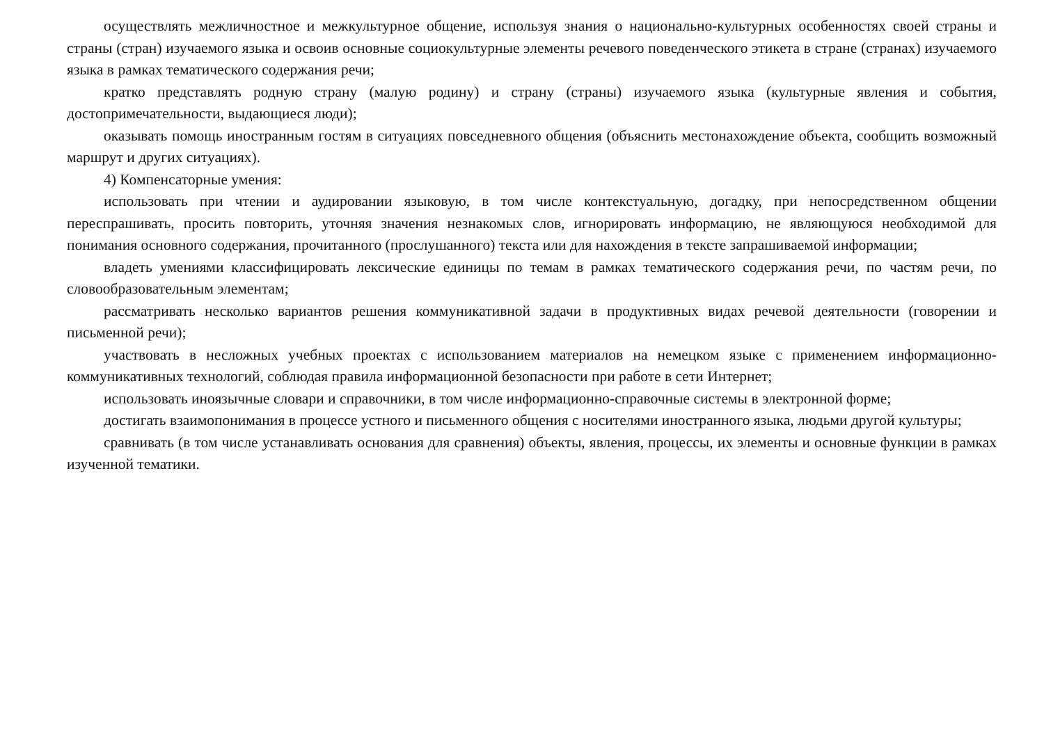осуществлять межличностное и межкультурное общение, используя знания о национально-культурных особенностях своей страны и страны (стран) изучаемого языка и освоив основные социокультурные элементы речевого поведенческого этикета в стране (странах) изучаемого языка в рамках тематического содержания речи;
кратко представлять родную страну (малую родину) и страну (страны) изучаемого языка (культурные явления и события, достопримечательности, выдающиеся люди);
оказывать помощь иностранным гостям в ситуациях повседневного общения (объяснить местонахождение объекта, сообщить возможный маршрут и других ситуациях).
4) Компенсаторные умения:
использовать при чтении и аудировании языковую, в том числе контекстуальную, догадку, при непосредственном общении переспрашивать, просить повторить, уточняя значения незнакомых слов, игнорировать информацию, не являющуюся необходимой для понимания основного содержания, прочитанного (прослушанного) текста или для нахождения в тексте запрашиваемой информации;
владеть умениями классифицировать лексические единицы по темам в рамках тематического содержания речи, по частям речи, по словообразовательным элементам;
рассматривать несколько вариантов решения коммуникативной задачи в продуктивных видах речевой деятельности (говорении и письменной речи);
участвовать в несложных учебных проектах с использованием материалов на немецком языке с применением информационно-коммуникативных технологий, соблюдая правила информационной безопасности при работе в сети Интернет;
использовать иноязычные словари и справочники, в том числе информационно-справочные системы в электронной форме;
достигать взаимопонимания в процессе устного и письменного общения с носителями иностранного языка, людьми другой культуры;
сравнивать (в том числе устанавливать основания для сравнения) объекты, явления, процессы, их элементы и основные функции в рамках изученной тематики.